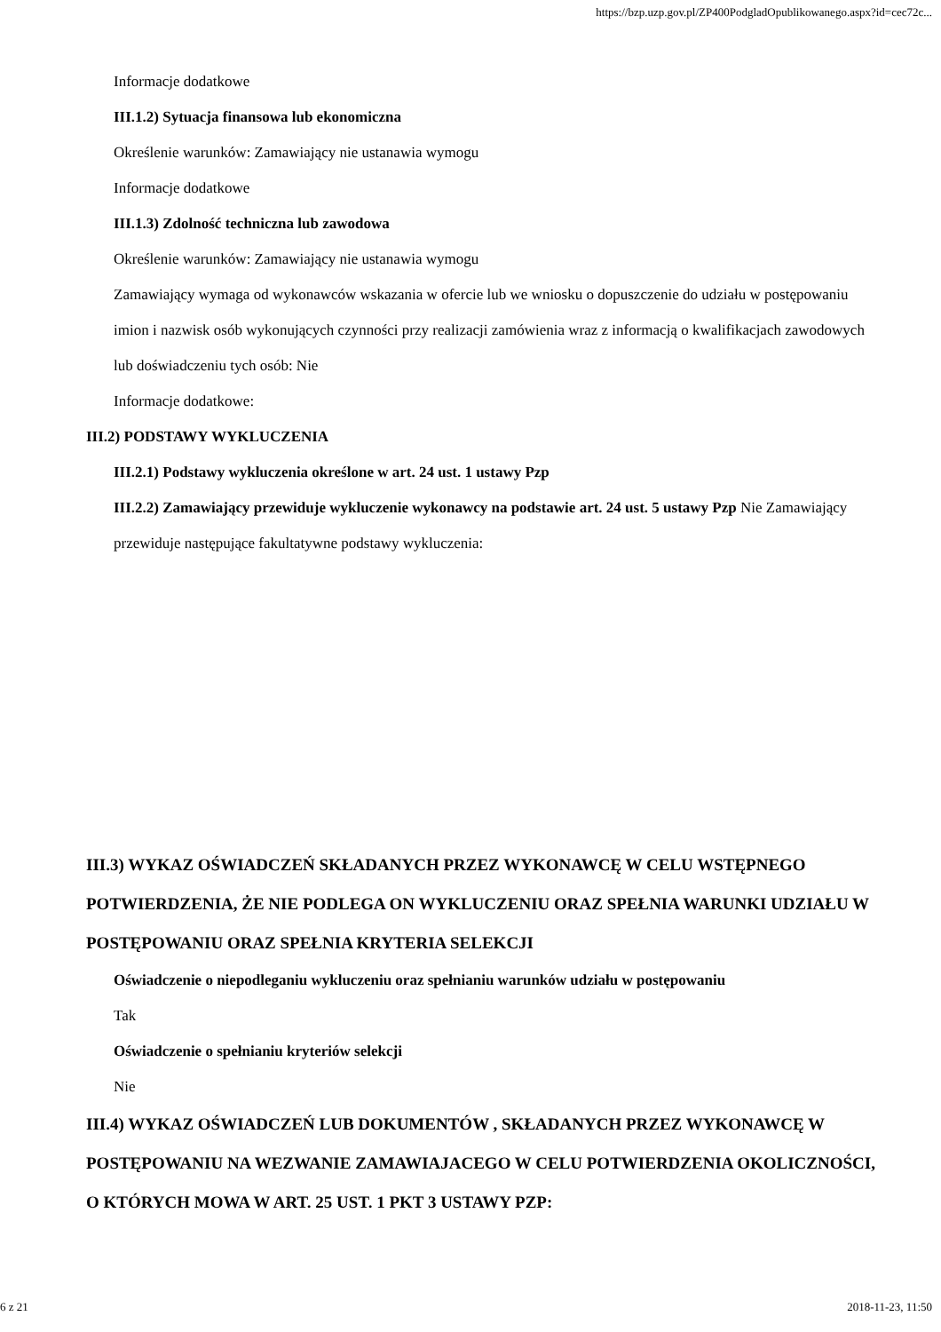https://bzp.uzp.gov.pl/ZP400PodgladOpublikowanego.aspx?id=cec72c...
Informacje dodatkowe
III.1.2) Sytuacja finansowa lub ekonomiczna
Określenie warunków: Zamawiający nie ustanawia wymogu
Informacje dodatkowe
III.1.3) Zdolność techniczna lub zawodowa
Określenie warunków: Zamawiający nie ustanawia wymogu
Zamawiający wymaga od wykonawców wskazania w ofercie lub we wniosku o dopuszczenie do udziału w postępowaniu imion i nazwisk osób wykonujących czynności przy realizacji zamówienia wraz z informacją o kwalifikacjach zawodowych lub doświadczeniu tych osób: Nie
Informacje dodatkowe:
III.2) PODSTAWY WYKLUCZENIA
III.2.1) Podstawy wykluczenia określone w art. 24 ust. 1 ustawy Pzp
III.2.2) Zamawiający przewiduje wykluczenie wykonawcy na podstawie art. 24 ust. 5 ustawy Pzp Nie Zamawiający przewiduje następujące fakultatywne podstawy wykluczenia:
III.3) WYKAZ OŚWIADCZEŃ SKŁADANYCH PRZEZ WYKONAWCĘ W CELU WSTĘPNEGO POTWIERDZENIA, ŻE NIE PODLEGA ON WYKLUCZENIU ORAZ SPEŁNIA WARUNKI UDZIAŁU W POSTĘPOWANIU ORAZ SPEŁNIA KRYTERIA SELEKCJI
Oświadczenie o niepodleganiu wykluczeniu oraz spełnianiu warunków udziału w postępowaniu
Tak
Oświadczenie o spełnianiu kryteriów selekcji
Nie
III.4) WYKAZ OŚWIADCZEŃ LUB DOKUMENTÓW , SKŁADANYCH PRZEZ WYKONAWCĘ W POSTĘPOWANIU NA WEZWANIE ZAMAWIAJACEGO W CELU POTWIERDZENIA OKOLICZNOŚCI, O KTÓRYCH MOWA W ART. 25 UST. 1 PKT 3 USTAWY PZP:
6 z 21 2018-11-23, 11:50